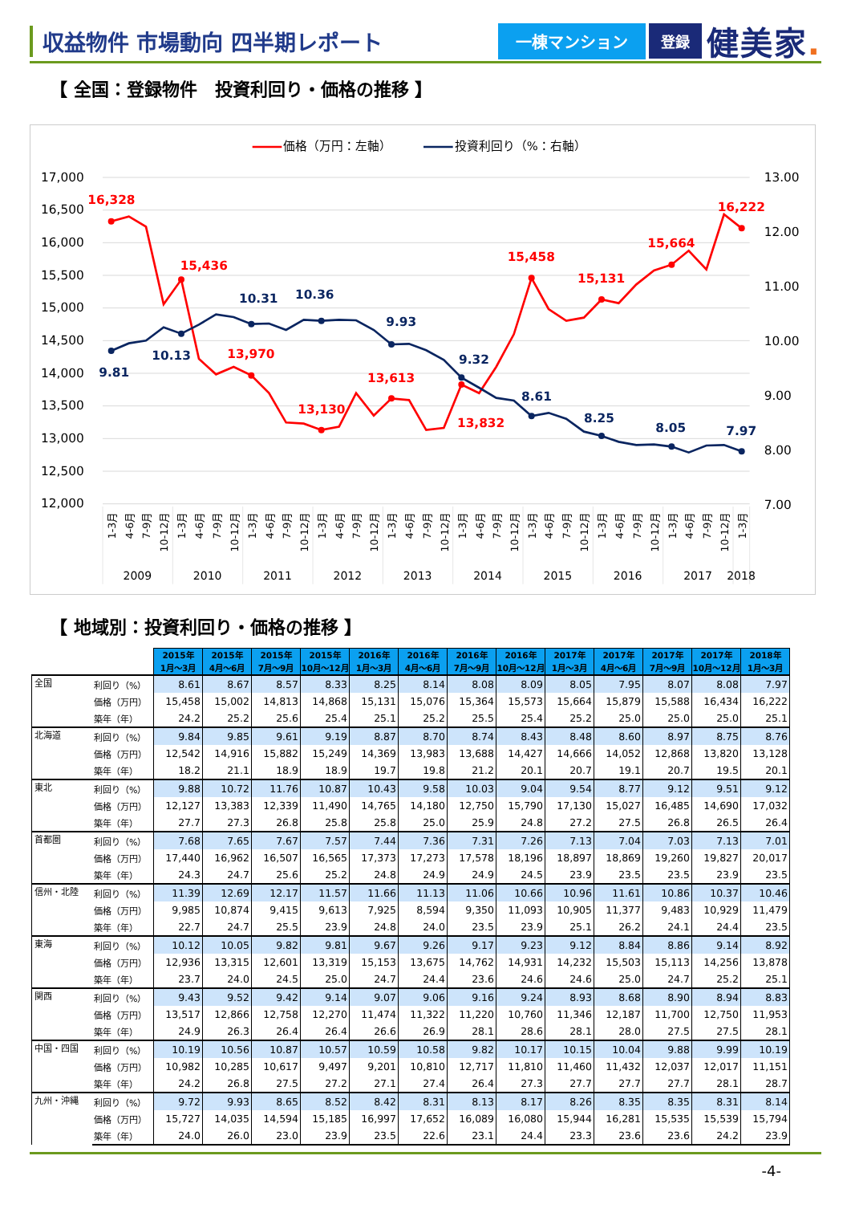収益物件 市場動向 四半期レポート
一棟マンション 登録
健美家.
【 全国：登録物件　投資利回り・価格の推移 】
価格（万円：左軸）
投資利回り（%：右軸）
17,000
16,500
16,000
15,500
15,000
14,500
14,000
13,500
13,000
12,500
12,000
13.00
12.00
11.00
10.00
9.00
8.00
7.00
16,328
15,436
13,970
13,130
13,613
13,832
15,458
15,131
15,664
16,222
9.81
10.13
10.31
10.36
9.93
9.32
8.61
8.25
8.05
7.97
1-3月
4-6月
7-9月
10-12月
1-3月
4-6月
7-9月
10-12月
1-3月
4-6月
7-9月
10-12月
1-3月
4-6月
7-9月
10-12月
1-3月
4-6月
7-9月
10-12月
1-3月
4-6月
7-9月
10-12月
1-3月
4-6月
7-9月
10-12月
1-3月
4-6月
7-9月
10-12月
1-3月
4-6月
7-9月
10-12月
1-3月
2009
2010
2011
2012
2013
2014
2015
2016
2017
2018
【 地域別：投資利回り・価格の推移 】
| | | 2015年 1月～3月 | 2015年 4月～6月 | 2015年 7月～9月 | 2015年 10月～12月 | 2016年 1月～3月 | 2016年 4月～6月 | 2016年 7月～9月 | 2016年 10月～12月 | 2017年 1月～3月 | 2017年 4月～6月 | 2017年 7月～9月 | 2017年 10月～12月 | 2018年 1月～3月 |
| --- | --- | --- | --- | --- | --- | --- | --- | --- | --- | --- | --- | --- | --- | --- |
| 全国 | 利回り（%） | 8.61 | 8.67 | 8.57 | 8.33 | 8.25 | 8.14 | 8.08 | 8.09 | 8.05 | 7.95 | 8.07 | 8.08 | 7.97 |
| | 価格（万円） | 15,458 | 15,002 | 14,813 | 14,868 | 15,131 | 15,076 | 15,364 | 15,573 | 15,664 | 15,879 | 15,588 | 16,434 | 16,222 |
| | 築年（年） | 24.2 | 25.2 | 25.6 | 25.4 | 25.1 | 25.2 | 25.5 | 25.4 | 25.2 | 25.0 | 25.0 | 25.0 | 25.1 |
| 北海道 | 利回り（%） | 9.84 | 9.85 | 9.61 | 9.19 | 8.87 | 8.70 | 8.74 | 8.43 | 8.48 | 8.60 | 8.97 | 8.75 | 8.76 |
| | 価格（万円） | 12,542 | 14,916 | 15,882 | 15,249 | 14,369 | 13,983 | 13,688 | 14,427 | 14,666 | 14,052 | 12,868 | 13,820 | 13,128 |
| | 築年（年） | 18.2 | 21.1 | 18.9 | 18.9 | 19.7 | 19.8 | 21.2 | 20.1 | 20.7 | 19.1 | 20.7 | 19.5 | 20.1 |
| 東北 | 利回り（%） | 9.88 | 10.72 | 11.76 | 10.87 | 10.43 | 9.58 | 10.03 | 9.04 | 9.54 | 8.77 | 9.12 | 9.51 | 9.12 |
| | 価格（万円） | 12,127 | 13,383 | 12,339 | 11,490 | 14,765 | 14,180 | 12,750 | 15,790 | 17,130 | 15,027 | 16,485 | 14,690 | 17,032 |
| | 築年（年） | 27.7 | 27.3 | 26.8 | 25.8 | 25.8 | 25.0 | 25.9 | 24.8 | 27.2 | 27.5 | 26.8 | 26.5 | 26.4 |
| 首都圏 | 利回り（%） | 7.68 | 7.65 | 7.67 | 7.57 | 7.44 | 7.36 | 7.31 | 7.26 | 7.13 | 7.04 | 7.03 | 7.13 | 7.01 |
| | 価格（万円） | 17,440 | 16,962 | 16,507 | 16,565 | 17,373 | 17,273 | 17,578 | 18,196 | 18,897 | 18,869 | 19,260 | 19,827 | 20,017 |
| | 築年（年） | 24.3 | 24.7 | 25.6 | 25.2 | 24.8 | 24.9 | 24.9 | 24.5 | 23.9 | 23.5 | 23.5 | 23.9 | 23.5 |
| 信州・北陸 | 利回り（%） | 11.39 | 12.69 | 12.17 | 11.57 | 11.66 | 11.13 | 11.06 | 10.66 | 10.96 | 11.61 | 10.86 | 10.37 | 10.46 |
| | 価格（万円） | 9,985 | 10,874 | 9,415 | 9,613 | 7,925 | 8,594 | 9,350 | 11,093 | 10,905 | 11,377 | 9,483 | 10,929 | 11,479 |
| | 築年（年） | 22.7 | 24.7 | 25.5 | 23.9 | 24.8 | 24.0 | 23.5 | 23.9 | 25.1 | 26.2 | 24.1 | 24.4 | 23.5 |
| 東海 | 利回り（%） | 10.12 | 10.05 | 9.82 | 9.81 | 9.67 | 9.26 | 9.17 | 9.23 | 9.12 | 8.84 | 8.86 | 9.14 | 8.92 |
| | 価格（万円） | 12,936 | 13,315 | 12,601 | 13,319 | 15,153 | 13,675 | 14,762 | 14,931 | 14,232 | 15,503 | 15,113 | 14,256 | 13,878 |
| | 築年（年） | 23.7 | 24.0 | 24.5 | 25.0 | 24.7 | 24.4 | 23.6 | 24.6 | 24.6 | 25.0 | 24.7 | 25.2 | 25.1 |
| 関西 | 利回り（%） | 9.43 | 9.52 | 9.42 | 9.14 | 9.07 | 9.06 | 9.16 | 9.24 | 8.93 | 8.68 | 8.90 | 8.94 | 8.83 |
| | 価格（万円） | 13,517 | 12,866 | 12,758 | 12,270 | 11,474 | 11,322 | 11,220 | 10,760 | 11,346 | 12,187 | 11,700 | 12,750 | 11,953 |
| | 築年（年） | 24.9 | 26.3 | 26.4 | 26.4 | 26.6 | 26.9 | 28.1 | 28.6 | 28.1 | 28.0 | 27.5 | 27.5 | 28.1 |
| 中国・四国 | 利回り（%） | 10.19 | 10.56 | 10.87 | 10.57 | 10.59 | 10.58 | 9.82 | 10.17 | 10.15 | 10.04 | 9.88 | 9.99 | 10.19 |
| | 価格（万円） | 10,982 | 10,285 | 10,617 | 9,497 | 9,201 | 10,810 | 12,717 | 11,810 | 11,460 | 11,432 | 12,037 | 12,017 | 11,151 |
| | 築年（年） | 24.2 | 26.8 | 27.5 | 27.2 | 27.1 | 27.4 | 26.4 | 27.3 | 27.7 | 27.7 | 27.7 | 28.1 | 28.7 |
| 九州・沖縄 | 利回り（%） | 9.72 | 9.93 | 8.65 | 8.52 | 8.42 | 8.31 | 8.13 | 8.17 | 8.26 | 8.35 | 8.35 | 8.31 | 8.14 |
| | 価格（万円） | 15,727 | 14,035 | 14,594 | 15,185 | 16,997 | 17,652 | 16,089 | 16,080 | 15,944 | 16,281 | 15,535 | 15,539 | 15,794 |
| | 築年（年） | 24.0 | 26.0 | 23.0 | 23.9 | 23.5 | 22.6 | 23.1 | 24.4 | 23.3 | 23.6 | 23.6 | 24.2 | 23.9 |
-4-